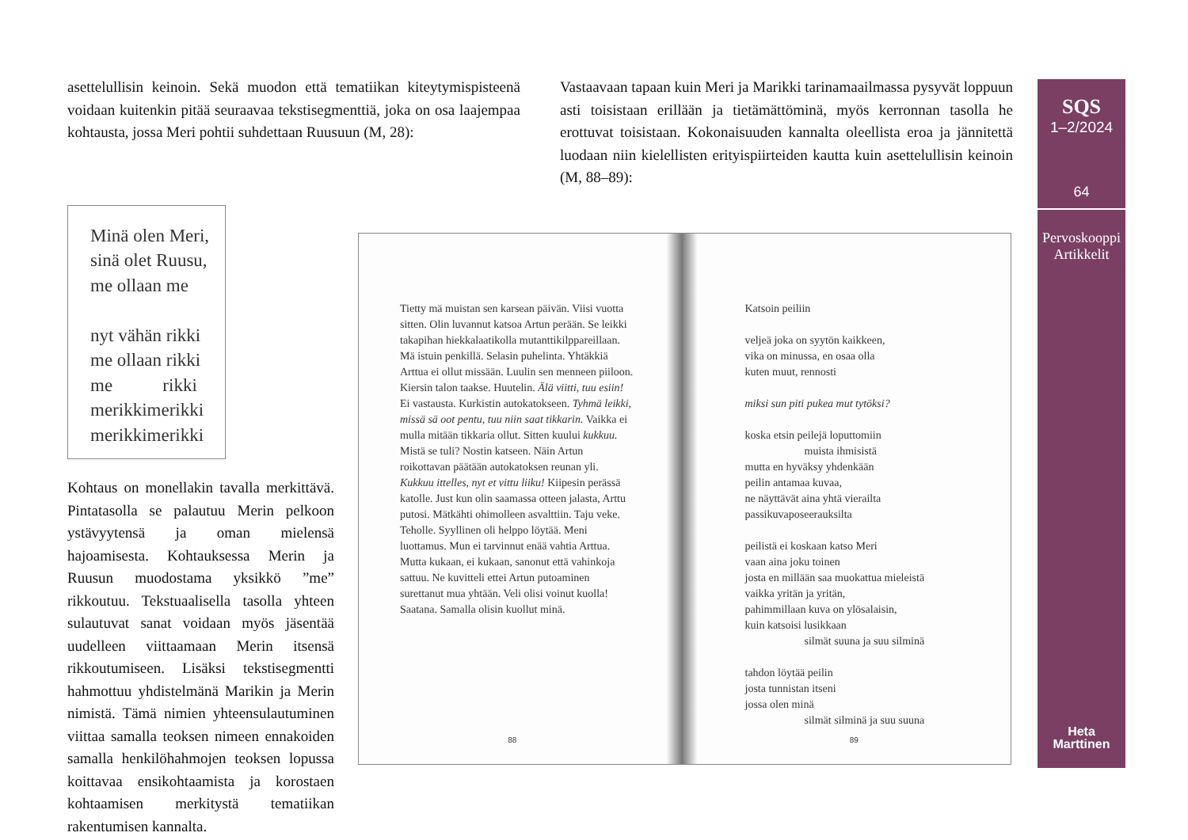asettelullisin keinoin. Sekä muodon että tematiikan kiteytymispisteenä voidaan kuitenkin pitää seuraavaa tekstisegmenttiä, joka on osa laajempaa kohtausta, jossa Meri pohtii suhdettaan Ruusuun (M, 28):
Vastaavaan tapaan kuin Meri ja Marikki tarinamaailmassa pysyvät loppuun asti toisistaan erillään ja tietämättöminä, myös kerronnan tasolla he erottuvat toisistaan. Kokonaisuuden kannalta oleellista eroa ja jännitettä luodaan niin kielellisten erityispiirteiden kautta kuin asettelullisin keinoin (M, 88–89):
Minä olen Meri,
sinä olet Ruusu,
me ollaan me
nyt vähän rikki
me ollaan rikki
me rikki
merikkimerikki
merikkimerikki
Kohtaus on monellakin tavalla merkittävä. Pintatasolla se palautuu Merin pelkoon ystävyytensä ja oman mielensä hajoamisesta. Kohtauksessa Merin ja Ruusun muodostama yksikkö ”me” rikkoutuu. Tekstuaalisella tasolla yhteen sulautuvat sanat voidaan myös jäsentää uudelleen viittaamaan Merin itsensä rikkoutumiseen. Lisäksi tekstisegmentti hahmottuu yhdistelmänä Marikin ja Merin nimistä. Tämä nimien yhteensulautuminen viittaa samalla teoksen nimeen ennakoiden samalla henkilöhahmojen teoksen lopussa koittavaa ensikohtaamista ja korostaen kohtaamisen merkitystä tematiikan rakentumisen kannalta.
Tietty mä muistan sen karsean päivän. Viisi vuotta sitten. Olin luvannut katsoa Artun perään. Se leikki takapihan hiekkalaatikolla mutanttikilppareillaan. Mä istuin penkillä. Selasin puhelinta. Yhtäkkiä Arttua ei ollut missään. Luulin sen menneen piiloon. Kiersin talon taakse. Huutelin. Älä viitti, tuu esiin! Ei vastausta. Kurkistin autokatokseen. Tyhmä leikki, missä sä oot pentu, tuu niin saat tikkarin. Vaikka ei mulla mitään tikkaria ollut. Sitten kuului kukkuu. Mistä se tuli? Nostin katseen. Näin Artun roikottavan päätään autokatoksen reunan yli. Kukkuu ittelles, nyt et vittu liiku! Kiipesin perässä katolle. Just kun olin saamassa otteen jalasta, Arttu putosi. Mätkähti ohimolleen asvalttiin. Taju veke. Teholle. Syyllinen oli helppo löytää. Meni luottamus. Mun ei tarvinnut enää vahtia Arttua. Mutta kukaan, ei kukaan, sanonut että vahinkoja sattuu. Ne kuvitteli ettei Artun putoaminen surettanut mua yhtään. Veli olisi voinut kuolla! Saatana. Samalla olisin kuollut minä.
88
Katsoin peiliin
veljeä joka on syytön kaikkeen,
vika on minussa, en osaa olla
kuten muut, rennosti
miksi sun piti pukea mut tytöksi?
koska etsin peilejä loputtomiin
muista ihmisistä
mutta en hyväksy yhdenkään
peilin antamaa kuvaa,
ne näyttävät aina yhtä vierailta
passikuvaposeerauksilta
peilistä ei koskaan katso Meri
vaan aina joku toinen
josta en millään saa muokattua mieleistä
vaikka yritän ja yritän,
pahimmillaan kuva on ylösalaisin,
kuin katsoisi lusikkaan
silmät suuna ja suu silminä
tahdon löytää peilin
josta tunnistan itseni
jossa olen minä
silmät silminä ja suu suuna
89
SQS
1–2/2024
64
Pervoskooppi
Artikkelit
Heta
Marttinen